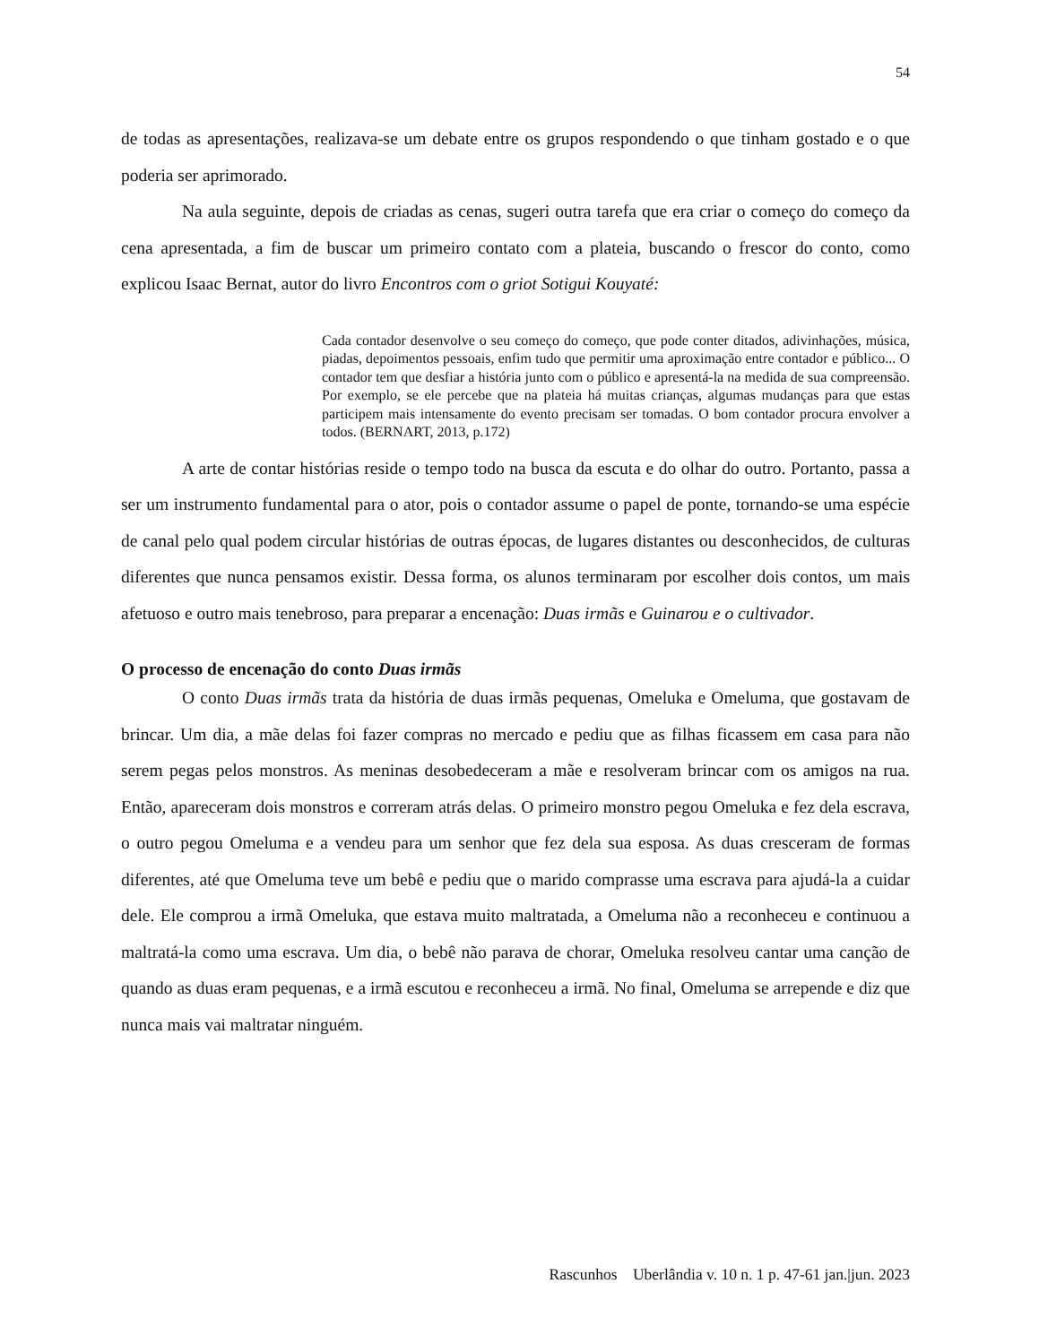54
de todas as apresentações, realizava-se um debate entre os grupos respondendo o que tinham gostado e o que poderia ser aprimorado.
Na aula seguinte, depois de criadas as cenas, sugeri outra tarefa que era criar o começo do começo da cena apresentada, a fim de buscar um primeiro contato com a plateia, buscando o frescor do conto, como explicou Isaac Bernat, autor do livro Encontros com o griot Sotigui Kouyaté:
Cada contador desenvolve o seu começo do começo, que pode conter ditados, adivinhações, música, piadas, depoimentos pessoais, enfim tudo que permitir uma aproximação entre contador e público... O contador tem que desfiar a história junto com o público e apresentá-la na medida de sua compreensão. Por exemplo, se ele percebe que na plateia há muitas crianças, algumas mudanças para que estas participem mais intensamente do evento precisam ser tomadas. O bom contador procura envolver a todos. (BERNART, 2013, p.172)
A arte de contar histórias reside o tempo todo na busca da escuta e do olhar do outro. Portanto, passa a ser um instrumento fundamental para o ator, pois o contador assume o papel de ponte, tornando-se uma espécie de canal pelo qual podem circular histórias de outras épocas, de lugares distantes ou desconhecidos, de culturas diferentes que nunca pensamos existir. Dessa forma, os alunos terminaram por escolher dois contos, um mais afetuoso e outro mais tenebroso, para preparar a encenação: Duas irmãs e Guinarou e o cultivador.
O processo de encenação do conto Duas irmãs
O conto Duas irmãs trata da história de duas irmãs pequenas, Omeluka e Omeluma, que gostavam de brincar. Um dia, a mãe delas foi fazer compras no mercado e pediu que as filhas ficassem em casa para não serem pegas pelos monstros. As meninas desobedeceram a mãe e resolveram brincar com os amigos na rua. Então, apareceram dois monstros e correram atrás delas. O primeiro monstro pegou Omeluka e fez dela escrava, o outro pegou Omeluma e a vendeu para um senhor que fez dela sua esposa. As duas cresceram de formas diferentes, até que Omeluma teve um bebê e pediu que o marido comprasse uma escrava para ajudá-la a cuidar dele. Ele comprou a irmã Omeluka, que estava muito maltratada, a Omeluma não a reconheceu e continuou a maltratá-la como uma escrava. Um dia, o bebê não parava de chorar, Omeluka resolveu cantar uma canção de quando as duas eram pequenas, e a irmã escutou e reconheceu a irmã. No final, Omeluma se arrepende e diz que nunca mais vai maltratar ninguém.
Rascunhos Uberlândia v. 10 n. 1 p. 47-61 jan.|jun. 2023